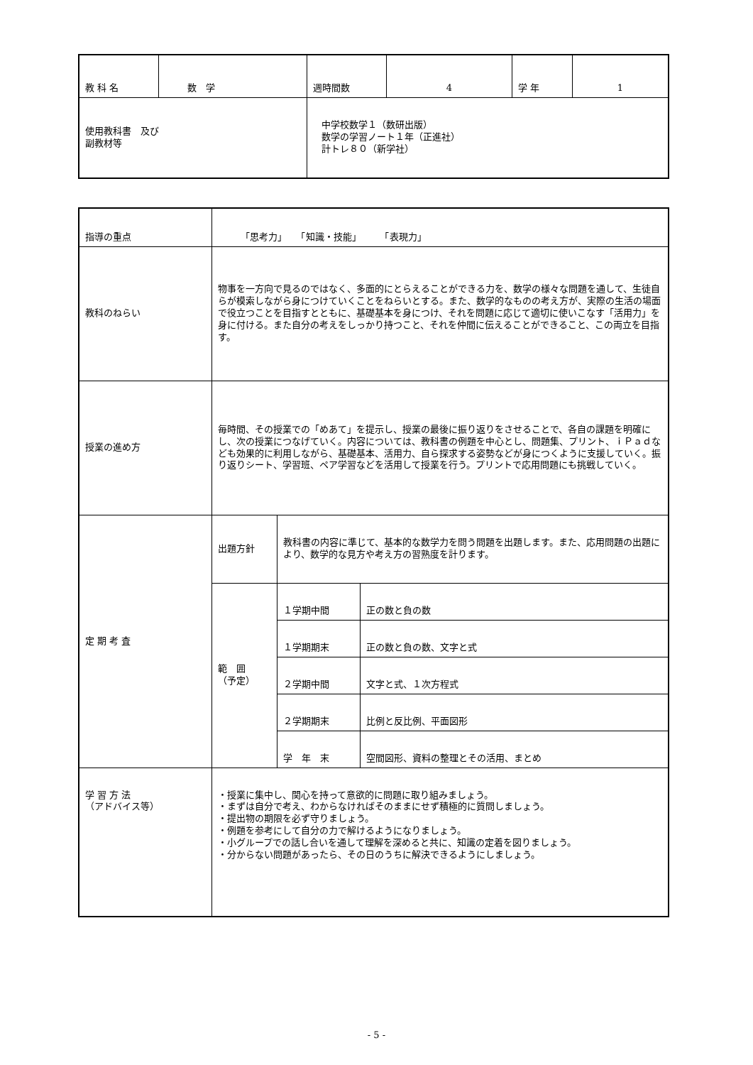| 教 科 名 | 数 学 | 週時間数 | 4 | 学 年 | 1 |
| 使用教科書 及び 副教材等 | | 中学校数学１（数研出版） 数学の学習ノート１年（正進社） 計トレ８０（新学社） | | | |
| 指導の重点 | 「思考力」 「知識・技能」 「表現力」 | | |
| 教科のねらい | 物事を一方向で見るのではなく、多面的にとらえることができる力を、数学の様々な問題を通して、生徒自らが模索しながら身につけていくことをねらいとする。また、数学的なものの考え方が、実際の生活の場面で役立つことを目指すとともに、基礎基本を身につけ、それを問題に応じて適切に使いこなす「活用力」を身に付ける。また自分の考えをしっかり持つこと、それを仲間に伝えることができること、この両立を目指す。 | | |
| 授業の進め方 | 毎時間、その授業での「めあて」を提示し、授業の最後に振り返りをさせることで、各自の課題を明確にし、次の授業につなげていく。内容については、教科書の例題を中心とし、問題集、プリント、ｉＰａｄなども効果的に利用しながら、基礎基本、活用力、自ら探求する姿勢などが身につくように支援していく。振り返りシート、学習班、ペア学習などを活用して授業を行う。プリントで応用問題にも挑戦していく。 | | |
| 定 期 考 査 | 出題方針 | 教科書の内容に準じて、基本的な数学力を問う問題を出題します。また、応用問題の出題により、数学的な見方や考え方の習熟度を計ります。 | |
| | 範 囲 （予定） | １学期中間 | 正の数と負の数 |
| | | １学期期末 | 正の数と負の数、文字と式 |
| | | ２学期中間 | 文字と式、１次方程式 |
| | | ２学期期末 | 比例と反比例、平面図形 |
| | | 学 年 末 | 空間図形、資料の整理とその活用、まとめ |
| 学 習 方 法 （アドバイス等） | ・授業に集中し、関心を持って意欲的に問題に取り組みましょう。 ・まずは自分で考え、わからなければそのままにせず積極的に質問しましょう。 ・提出物の期限を必ず守りましょう。 ・例題を参考にして自分の力で解けるようになりましょう。 ・小グループでの話し合いを通して理解を深めると共に、知識の定着を図りましょう。 ・分からない問題があったら、その日のうちに解決できるようにしましょう。 | | |
- 5 -